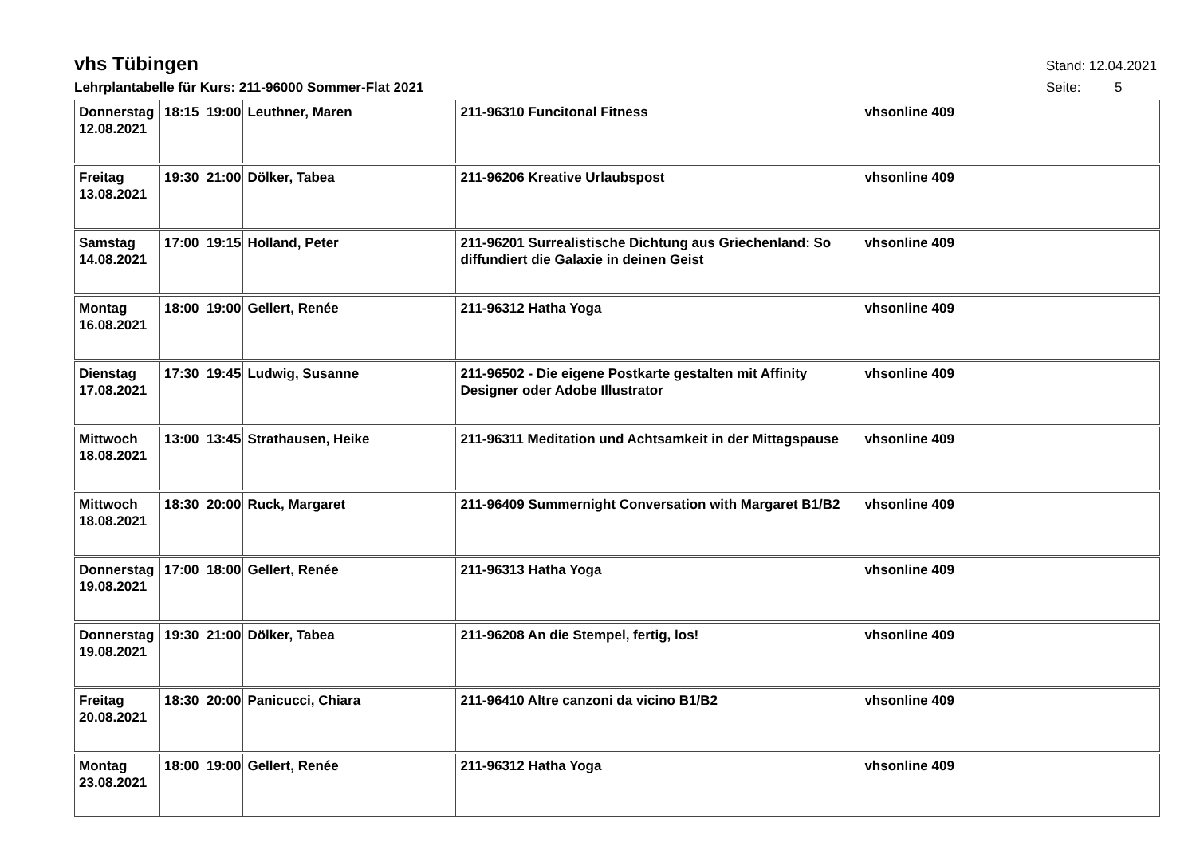vhs Tübingen
Stand: 12.04.2021
Lehrplantabelle für Kurs: 211-96000 Sommer-Flat 2021
Seite: 5
| Donnerstag 12.08.2021 | 18:15 19:00 | Leuthner, Maren | 211-96310 Funcitonal Fitness | vhsonline 409 |
| Freitag 13.08.2021 | 19:30 21:00 | Dölker, Tabea | 211-96206 Kreative Urlaubspost | vhsonline 409 |
| Samstag 14.08.2021 | 17:00 19:15 | Holland, Peter | 211-96201 Surrealistische Dichtung aus Griechenland: So diffundiert die Galaxie in deinen Geist | vhsonline 409 |
| Montag 16.08.2021 | 18:00 19:00 | Gellert, Renée | 211-96312 Hatha Yoga | vhsonline 409 |
| Dienstag 17.08.2021 | 17:30 19:45 | Ludwig, Susanne | 211-96502 - Die eigene Postkarte gestalten mit Affinity Designer oder Adobe Illustrator | vhsonline 409 |
| Mittwoch 18.08.2021 | 13:00 13:45 | Strathausen, Heike | 211-96311 Meditation und Achtsamkeit in der Mittagspause | vhsonline 409 |
| Mittwoch 18.08.2021 | 18:30 20:00 | Ruck, Margaret | 211-96409 Summernight Conversation with Margaret B1/B2 | vhsonline 409 |
| Donnerstag 19.08.2021 | 17:00 18:00 | Gellert, Renée | 211-96313 Hatha Yoga | vhsonline 409 |
| Donnerstag 19.08.2021 | 19:30 21:00 | Dölker, Tabea | 211-96208 An die Stempel, fertig, los! | vhsonline 409 |
| Freitag 20.08.2021 | 18:30 20:00 | Panicucci, Chiara | 211-96410 Altre canzoni da vicino B1/B2 | vhsonline 409 |
| Montag 23.08.2021 | 18:00 19:00 | Gellert, Renée | 211-96312 Hatha Yoga | vhsonline 409 |